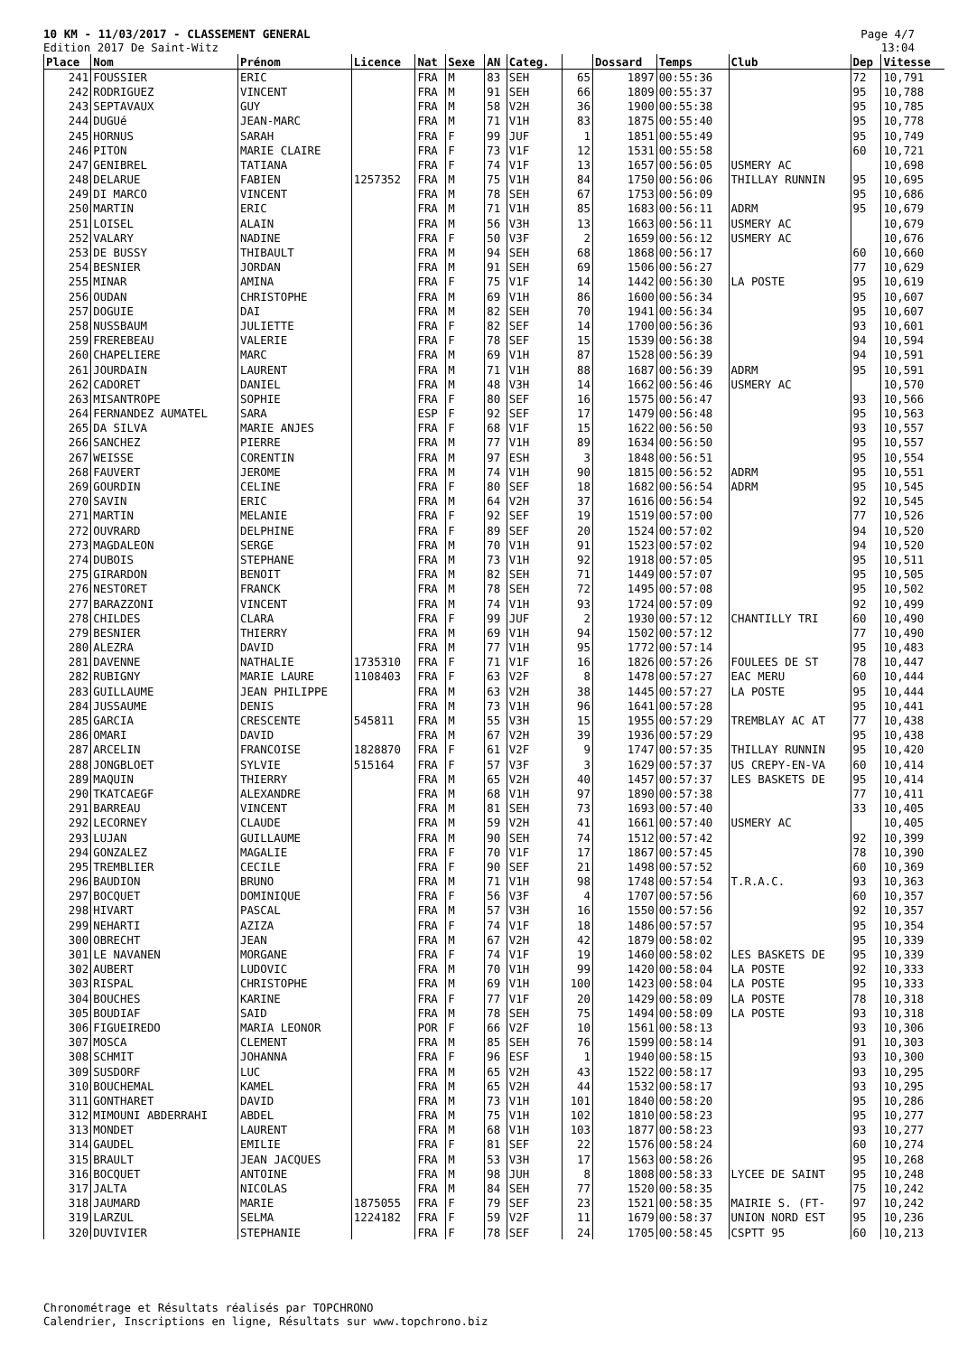10 KM - 11/03/2017 - CLASSEMENT GENERAL
Edition 2017 De Saint-Witz
Page 4/7
13:04
| Place | Nom | Prénom | Licence | Nat | Sexe | AN | Categ. | | Dossard | Temps | Club | Dep | Vitesse |
| --- | --- | --- | --- | --- | --- | --- | --- | --- | --- | --- | --- | --- | --- |
| 241 | FOUSSIER | ERIC | | FRA | M | 83 | SEH | 65 | 1897 | 00:55:36 | | 72 | 10,791 |
| 242 | RODRIGUEZ | VINCENT | | FRA | M | 91 | SEH | 66 | 1809 | 00:55:37 | | 95 | 10,788 |
| 243 | SEPTAVAUX | GUY | | FRA | M | 58 | V2H | 36 | 1900 | 00:55:38 | | 95 | 10,785 |
| 244 | DUGUé | JEAN-MARC | | FRA | M | 71 | V1H | 83 | 1875 | 00:55:40 | | 95 | 10,778 |
| 245 | HORNUS | SARAH | | FRA | F | 99 | JUF | 1 | 1851 | 00:55:49 | | 95 | 10,749 |
| 246 | PITON | MARIE CLAIRE | | FRA | F | 73 | V1F | 12 | 1531 | 00:55:58 | | 60 | 10,721 |
| 247 | GENIBREL | TATIANA | | FRA | F | 74 | V1F | 13 | 1657 | 00:56:05 | USMERY AC | | 10,698 |
| 248 | DELARUE | FABIEN | 1257352 | FRA | M | 75 | V1H | 84 | 1750 | 00:56:06 | THILLAY RUNNIN | 95 | 10,695 |
| 249 | DI MARCO | VINCENT | | FRA | M | 78 | SEH | 67 | 1753 | 00:56:09 | | 95 | 10,686 |
| 250 | MARTIN | ERIC | | FRA | M | 71 | V1H | 85 | 1683 | 00:56:11 | ADRM | 95 | 10,679 |
| 251 | LOISEL | ALAIN | | FRA | M | 56 | V3H | 13 | 1663 | 00:56:11 | USMERY AC | | 10,679 |
| 252 | VALARY | NADINE | | FRA | F | 50 | V3F | 2 | 1659 | 00:56:12 | USMERY AC | | 10,676 |
| 253 | DE BUSSY | THIBAULT | | FRA | M | 94 | SEH | 68 | 1868 | 00:56:17 | | 60 | 10,660 |
| 254 | BESNIER | JORDAN | | FRA | M | 91 | SEH | 69 | 1506 | 00:56:27 | | 77 | 10,629 |
| 255 | MINAR | AMINA | | FRA | F | 75 | V1F | 14 | 1442 | 00:56:30 | LA POSTE | 95 | 10,619 |
| 256 | OUDAN | CHRISTOPHE | | FRA | M | 69 | V1H | 86 | 1600 | 00:56:34 | | 95 | 10,607 |
| 257 | DOGUIE | DAI | | FRA | M | 82 | SEH | 70 | 1941 | 00:56:34 | | 95 | 10,607 |
| 258 | NUSSBAUM | JULIETTE | | FRA | F | 82 | SEF | 14 | 1700 | 00:56:36 | | 93 | 10,601 |
| 259 | FREREBEAU | VALERIE | | FRA | F | 78 | SEF | 15 | 1539 | 00:56:38 | | 94 | 10,594 |
| 260 | CHAPELIERE | MARC | | FRA | M | 69 | V1H | 87 | 1528 | 00:56:39 | | 94 | 10,591 |
| 261 | JOURDAIN | LAURENT | | FRA | M | 71 | V1H | 88 | 1687 | 00:56:39 | ADRM | 95 | 10,591 |
| 262 | CADORET | DANIEL | | FRA | M | 48 | V3H | 14 | 1662 | 00:56:46 | USMERY AC | | 10,570 |
| 263 | MISANTROPE | SOPHIE | | FRA | F | 80 | SEF | 16 | 1575 | 00:56:47 | | 93 | 10,566 |
| 264 | FERNANDEZ AUMATEL | SARA | | ESP | F | 92 | SEF | 17 | 1479 | 00:56:48 | | 95 | 10,563 |
| 265 | DA SILVA | MARIE ANJES | | FRA | F | 68 | V1F | 15 | 1622 | 00:56:50 | | 93 | 10,557 |
| 266 | SANCHEZ | PIERRE | | FRA | M | 77 | V1H | 89 | 1634 | 00:56:50 | | 95 | 10,557 |
| 267 | WEISSE | CORENTIN | | FRA | M | 97 | ESH | 3 | 1848 | 00:56:51 | | 95 | 10,554 |
| 268 | FAUVERT | JEROME | | FRA | M | 74 | V1H | 90 | 1815 | 00:56:52 | ADRM | 95 | 10,551 |
| 269 | GOURDIN | CELINE | | FRA | F | 80 | SEF | 18 | 1682 | 00:56:54 | ADRM | 95 | 10,545 |
| 270 | SAVIN | ERIC | | FRA | M | 64 | V2H | 37 | 1616 | 00:56:54 | | 92 | 10,545 |
| 271 | MARTIN | MELANIE | | FRA | F | 92 | SEF | 19 | 1519 | 00:57:00 | | 77 | 10,526 |
| 272 | OUVRARD | DELPHINE | | FRA | F | 89 | SEF | 20 | 1524 | 00:57:02 | | 94 | 10,520 |
| 273 | MAGDALEON | SERGE | | FRA | M | 70 | V1H | 91 | 1523 | 00:57:02 | | 94 | 10,520 |
| 274 | DUBOIS | STEPHANE | | FRA | M | 73 | V1H | 92 | 1918 | 00:57:05 | | 95 | 10,511 |
| 275 | GIRARDON | BENOIT | | FRA | M | 82 | SEH | 71 | 1449 | 00:57:07 | | 95 | 10,505 |
| 276 | NESTORET | FRANCK | | FRA | M | 78 | SEH | 72 | 1495 | 00:57:08 | | 95 | 10,502 |
| 277 | BARAZZONI | VINCENT | | FRA | M | 74 | V1H | 93 | 1724 | 00:57:09 | | 92 | 10,499 |
| 278 | CHILDES | CLARA | | FRA | F | 99 | JUF | 2 | 1930 | 00:57:12 | CHANTILLY TRI | 60 | 10,490 |
| 279 | BESNIER | THIERRY | | FRA | M | 69 | V1H | 94 | 1502 | 00:57:12 | | 77 | 10,490 |
| 280 | ALEZRA | DAVID | | FRA | M | 77 | V1H | 95 | 1772 | 00:57:14 | | 95 | 10,483 |
| 281 | DAVENNE | NATHALIE | 1735310 | FRA | F | 71 | V1F | 16 | 1826 | 00:57:26 | FOULEES DE ST | 78 | 10,447 |
| 282 | RUBIGNY | MARIE LAURE | 1108403 | FRA | F | 63 | V2F | 8 | 1478 | 00:57:27 | EAC MERU | 60 | 10,444 |
| 283 | GUILLAUME | JEAN PHILIPPE | | FRA | M | 63 | V2H | 38 | 1445 | 00:57:27 | LA POSTE | 95 | 10,444 |
| 284 | JUSSAUME | DENIS | | FRA | M | 73 | V1H | 96 | 1641 | 00:57:28 | | 95 | 10,441 |
| 285 | GARCIA | CRESCENTE | 545811 | FRA | M | 55 | V3H | 15 | 1955 | 00:57:29 | TREMBLAY AC AT | 77 | 10,438 |
| 286 | OMARI | DAVID | | FRA | M | 67 | V2H | 39 | 1936 | 00:57:29 | | 95 | 10,438 |
| 287 | ARCELIN | FRANCOISE | 1828870 | FRA | F | 61 | V2F | 9 | 1747 | 00:57:35 | THILLAY RUNNIN | 95 | 10,420 |
| 288 | JONGBLOET | SYLVIE | 515164 | FRA | F | 57 | V3F | 3 | 1629 | 00:57:37 | US CREPY-EN-VA | 60 | 10,414 |
| 289 | MAQUIN | THIERRY | | FRA | M | 65 | V2H | 40 | 1457 | 00:57:37 | LES BASKETS DE | 95 | 10,414 |
| 290 | TKATCAEGF | ALEXANDRE | | FRA | M | 68 | V1H | 97 | 1890 | 00:57:38 | | 77 | 10,411 |
| 291 | BARREAU | VINCENT | | FRA | M | 81 | SEH | 73 | 1693 | 00:57:40 | | 33 | 10,405 |
| 292 | LECORNEY | CLAUDE | | FRA | M | 59 | V2H | 41 | 1661 | 00:57:40 | USMERY AC | | 10,405 |
| 293 | LUJAN | GUILLAUME | | FRA | M | 90 | SEH | 74 | 1512 | 00:57:42 | | 92 | 10,399 |
| 294 | GONZALEZ | MAGALIE | | FRA | F | 70 | V1F | 17 | 1867 | 00:57:45 | | 78 | 10,390 |
| 295 | TREMBLIER | CECILE | | FRA | F | 90 | SEF | 21 | 1498 | 00:57:52 | | 60 | 10,369 |
| 296 | BAUDION | BRUNO | | FRA | M | 71 | V1H | 98 | 1748 | 00:57:54 | T.R.A.C. | 93 | 10,363 |
| 297 | BOCQUET | DOMINIQUE | | FRA | F | 56 | V3F | 4 | 1707 | 00:57:56 | | 60 | 10,357 |
| 298 | HIVART | PASCAL | | FRA | M | 57 | V3H | 16 | 1550 | 00:57:56 | | 92 | 10,357 |
| 299 | NEHARTI | AZIZA | | FRA | F | 74 | V1F | 18 | 1486 | 00:57:57 | | 95 | 10,354 |
| 300 | OBRECHT | JEAN | | FRA | M | 67 | V2H | 42 | 1879 | 00:58:02 | | 95 | 10,339 |
| 301 | LE NAVANEN | MORGANE | | FRA | F | 74 | V1F | 19 | 1460 | 00:58:02 | LES BASKETS DE | 95 | 10,339 |
| 302 | AUBERT | LUDOVIC | | FRA | M | 70 | V1H | 99 | 1420 | 00:58:04 | LA POSTE | 92 | 10,333 |
| 303 | RISPAL | CHRISTOPHE | | FRA | M | 69 | V1H | 100 | 1423 | 00:58:04 | LA POSTE | 95 | 10,333 |
| 304 | BOUCHES | KARINE | | FRA | F | 77 | V1F | 20 | 1429 | 00:58:09 | LA POSTE | 78 | 10,318 |
| 305 | BOUDIAF | SAID | | FRA | M | 78 | SEH | 75 | 1494 | 00:58:09 | LA POSTE | 93 | 10,318 |
| 306 | FIGUEIREDO | MARIA LEONOR | | POR | F | 66 | V2F | 10 | 1561 | 00:58:13 | | 93 | 10,306 |
| 307 | MOSCA | CLEMENT | | FRA | M | 85 | SEH | 76 | 1599 | 00:58:14 | | 91 | 10,303 |
| 308 | SCHMIT | JOHANNA | | FRA | F | 96 | ESF | 1 | 1940 | 00:58:15 | | 93 | 10,300 |
| 309 | SUSDORF | LUC | | FRA | M | 65 | V2H | 43 | 1522 | 00:58:17 | | 93 | 10,295 |
| 310 | BOUCHEMAL | KAMEL | | FRA | M | 65 | V2H | 44 | 1532 | 00:58:17 | | 93 | 10,295 |
| 311 | GONTHARET | DAVID | | FRA | M | 73 | V1H | 101 | 1840 | 00:58:20 | | 95 | 10,286 |
| 312 | MIMOUNI ABDERRAHI | ABDEL | | FRA | M | 75 | V1H | 102 | 1810 | 00:58:23 | | 95 | 10,277 |
| 313 | MONDET | LAURENT | | FRA | M | 68 | V1H | 103 | 1877 | 00:58:23 | | 93 | 10,277 |
| 314 | GAUDEL | EMILIE | | FRA | F | 81 | SEF | 22 | 1576 | 00:58:24 | | 60 | 10,274 |
| 315 | BRAULT | JEAN JACQUES | | FRA | M | 53 | V3H | 17 | 1563 | 00:58:26 | | 95 | 10,268 |
| 316 | BOCQUET | ANTOINE | | FRA | M | 98 | JUH | 8 | 1808 | 00:58:33 | LYCEE DE SAINT | 95 | 10,248 |
| 317 | JALTA | NICOLAS | | FRA | M | 84 | SEH | 77 | 1520 | 00:58:35 | | 75 | 10,242 |
| 318 | JAUMARD | MARIE | 1875055 | FRA | F | 79 | SEF | 23 | 1521 | 00:58:35 | MAIRIE S. (FT- | 97 | 10,242 |
| 319 | LARZUL | SELMA | 1224182 | FRA | F | 59 | V2F | 11 | 1679 | 00:58:37 | UNION NORD EST | 95 | 10,236 |
| 320 | DUVIVIER | STEPHANIE | | FRA | F | 78 | SEF | 24 | 1705 | 00:58:45 | CSPTT 95 | 60 | 10,213 |
Chronométrage et Résultats réalisés par TOPCHRONO
Calendrier, Inscriptions en ligne, Résultats sur www.topchrono.biz